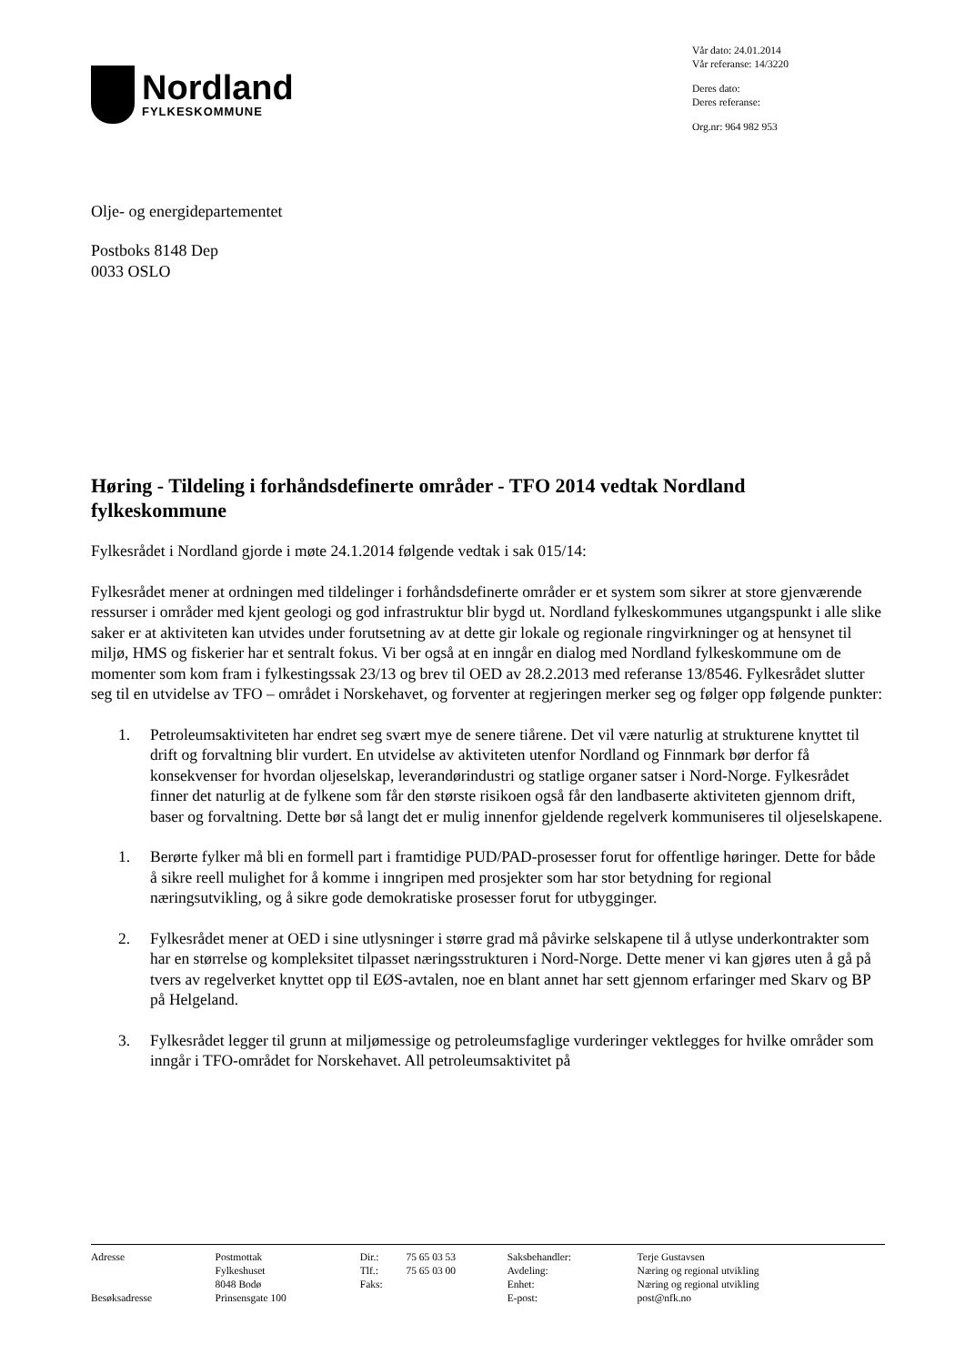Nordland
FYLKESKOMMUNE
Vår dato: 24.01.2014
Vår referanse: 14/3220
Deres dato:
Deres referanse:
Org.nr: 964 982 953
Olje- og energidepartementet
Postboks 8148 Dep
0033 OSLO
Høring - Tildeling i forhåndsdefinerte områder - TFO 2014 vedtak Nordland fylkeskommune
Fylkesrådet i Nordland gjorde i møte 24.1.2014 følgende vedtak i sak 015/14:
Fylkesrådet mener at ordningen med tildelinger i forhåndsdefinerte områder er et system som sikrer at store gjenværende ressurser i områder med kjent geologi og god infrastruktur blir bygd ut. Nordland fylkeskommunes utgangspunkt i alle slike saker er at aktiviteten kan utvides under forutsetning av at dette gir lokale og regionale ringvirkninger og at hensynet til miljø, HMS og fiskerier har et sentralt fokus. Vi ber også at en inngår en dialog med Nordland fylkeskommune om de momenter som kom fram i fylkestingssak 23/13 og brev til OED av 28.2.2013 med referanse 13/8546. Fylkesrådet slutter seg til en utvidelse av TFO – området i Norskehavet, og forventer at regjeringen merker seg og følger opp følgende punkter:
1. Petroleumsaktiviteten har endret seg svært mye de senere tiårene. Det vil være naturlig at strukturene knyttet til drift og forvaltning blir vurdert. En utvidelse av aktiviteten utenfor Nordland og Finnmark bør derfor få konsekvenser for hvordan oljeselskap, leverandørindustri og statlige organer satser i Nord-Norge. Fylkesrådet finner det naturlig at de fylkene som får den største risikoen også får den landbaserte aktiviteten gjennom drift, baser og forvaltning. Dette bør så langt det er mulig innenfor gjeldende regelverk kommuniseres til oljeselskapene.
1. Berørte fylker må bli en formell part i framtidige PUD/PAD-prosesser forut for offentlige høringer. Dette for både å sikre reell mulighet for å komme i inngripen med prosjekter som har stor betydning for regional næringsutvikling, og å sikre gode demokratiske prosesser forut for utbygginger.
2. Fylkesrådet mener at OED i sine utlysninger i større grad må påvirke selskapene til å utlyse underkontrakter som har en størrelse og kompleksitet tilpasset næringsstrukturen i Nord-Norge. Dette mener vi kan gjøres uten å gå på tvers av regelverket knyttet opp til EØS-avtalen, noe en blant annet har sett gjennom erfaringer med Skarv og BP på Helgeland.
3. Fylkesrådet legger til grunn at miljømessige og petroleumsfaglige vurderinger vektlegges for hvilke områder som inngår i TFO-området for Norskehavet. All petroleumsaktivitet på
| Adresse | Postmottak | Dir.: | 75 65 03 53 | Saksbehandler: | Terje Gustavsen |
| | Fylkeshuset | Tlf.: | 75 65 03 00 | Avdeling: | Næring og regional utvikling |
| | 8048 Bodø | Faks: | | Enhet: | Næring og regional utvikling |
| Besøksadresse | Prinsensgate 100 | | | E-post: | post@nfk.no |